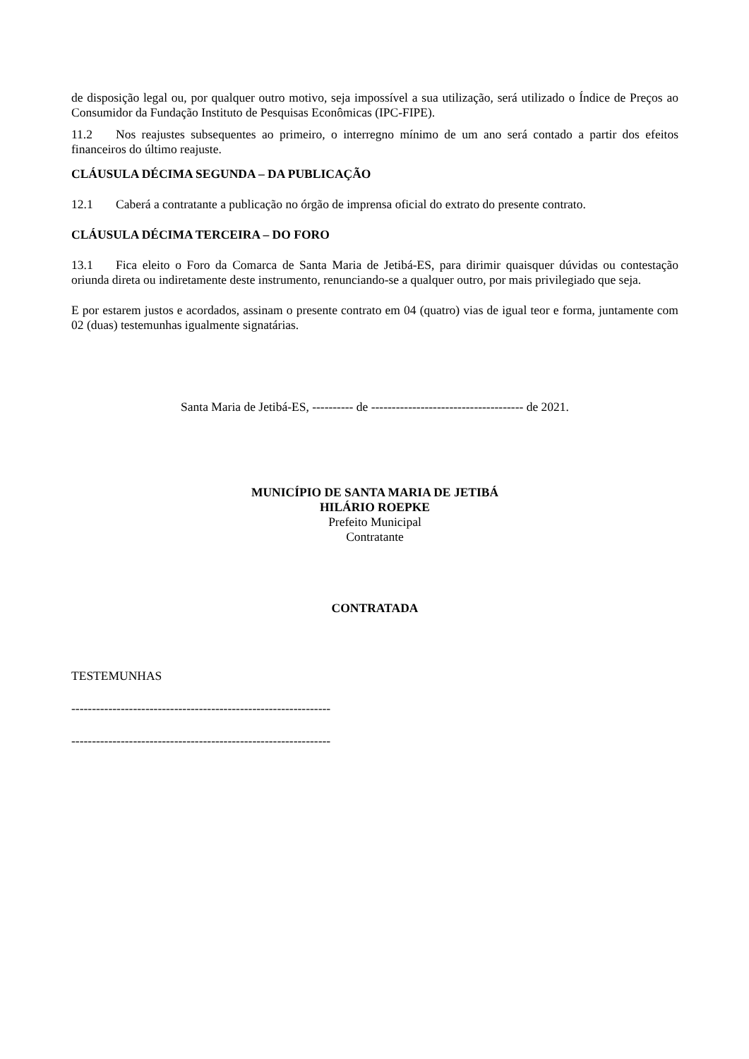de disposição legal ou, por qualquer outro motivo, seja impossível a sua utilização, será utilizado o Índice de Preços ao Consumidor da Fundação Instituto de Pesquisas Econômicas (IPC-FIPE).
11.2 Nos reajustes subsequentes ao primeiro, o interregno mínimo de um ano será contado a partir dos efeitos financeiros do último reajuste.
CLÁUSULA DÉCIMA SEGUNDA – DA PUBLICAÇÃO
12.1 Caberá a contratante a publicação no órgão de imprensa oficial do extrato do presente contrato.
CLÁUSULA DÉCIMA TERCEIRA – DO FORO
13.1 Fica eleito o Foro da Comarca de Santa Maria de Jetibá-ES, para dirimir quaisquer dúvidas ou contestação oriunda direta ou indiretamente deste instrumento, renunciando-se a qualquer outro, por mais privilegiado que seja.
E por estarem justos e acordados, assinam o presente contrato em 04 (quatro) vias de igual teor e forma, juntamente com 02 (duas) testemunhas igualmente signatárias.
Santa Maria de Jetibá-ES, ---------- de ------------------------------------- de 2021.
MUNICÍPIO DE SANTA MARIA DE JETIBÁ
HILÁRIO ROEPKE
Prefeito Municipal
Contratante
CONTRATADA
TESTEMUNHAS
---------------------------------------------------------------
---------------------------------------------------------------